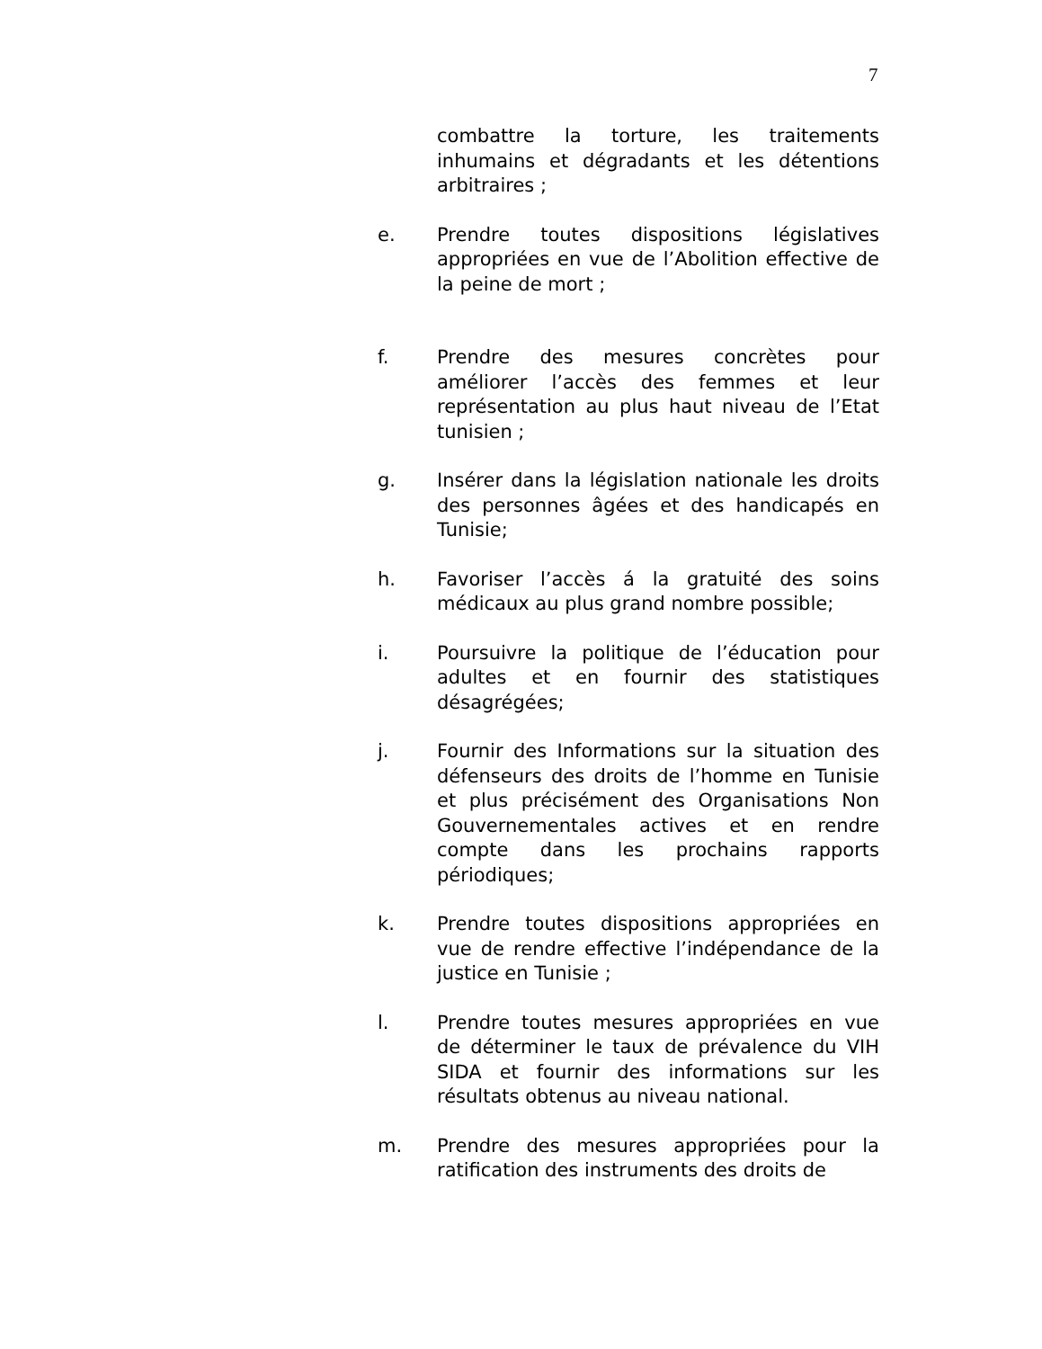7
combattre la torture, les traitements inhumains et dégradants et les détentions arbitraires ;
e. Prendre toutes dispositions législatives appropriées en vue de l’Abolition effective de la peine de mort ;
f. Prendre des mesures concrètes pour améliorer l’accès des femmes et leur représentation au plus haut niveau de l’Etat tunisien ;
g. Insérer dans la législation nationale les droits des personnes âgées et des handicapés en Tunisie;
h. Favoriser l’accès á la gratuité des soins médicaux au plus grand nombre possible;
i. Poursuivre la politique de l’éducation pour adultes et en fournir des statistiques désagrégées;
j. Fournir des Informations sur la situation des défenseurs des droits de l’homme en Tunisie et plus précisément des Organisations Non Gouvernementales actives et en rendre compte dans les prochains rapports périodiques;
k. Prendre toutes dispositions appropriées en vue de rendre effective l’indépendance de la justice en Tunisie ;
l. Prendre toutes mesures appropriées en vue de déterminer le taux de prévalence du VIH SIDA et fournir des informations sur les résultats obtenus au niveau national.
m. Prendre des mesures appropriées pour la ratification des instruments des droits de